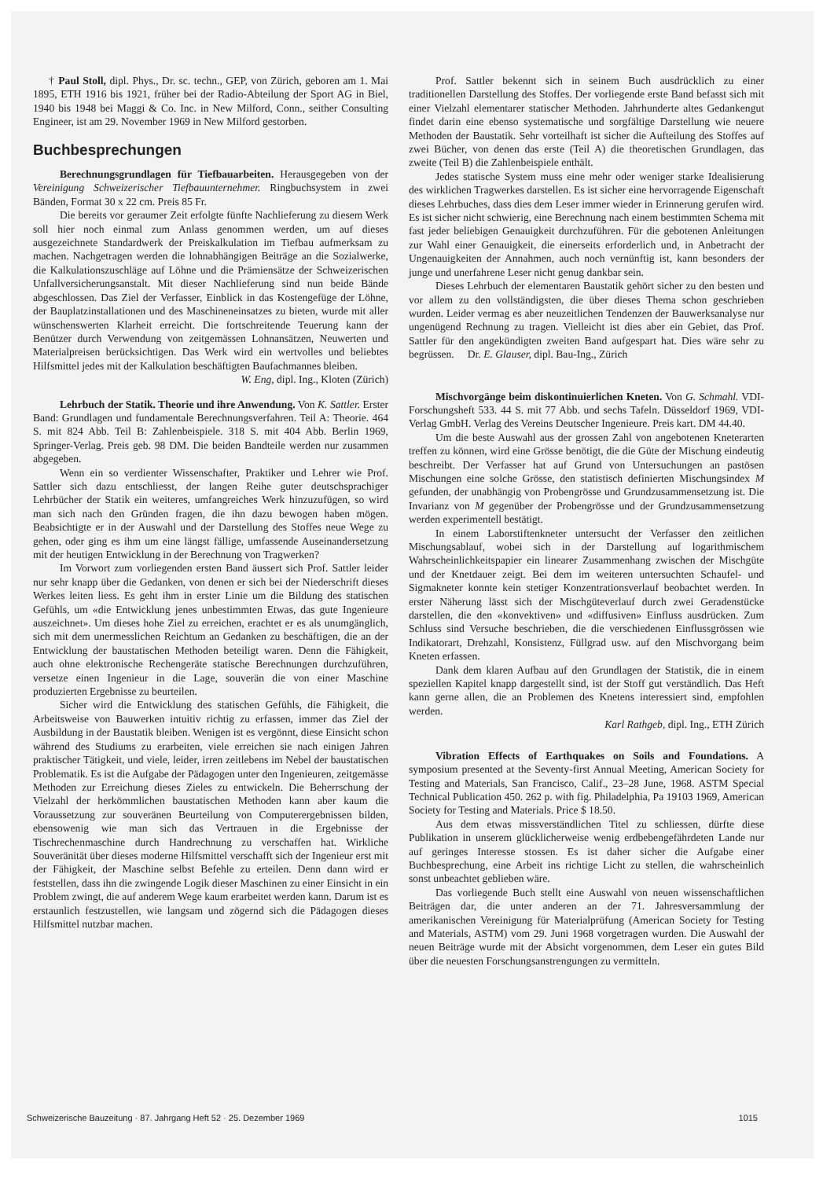† Paul Stoll, dipl. Phys., Dr. sc. techn., GEP, von Zürich, geboren am 1. Mai 1895, ETH 1916 bis 1921, früher bei der Radio-Abteilung der Sport AG in Biel, 1940 bis 1948 bei Maggi & Co. Inc. in New Milford, Conn., seither Consulting Engineer, ist am 29. November 1969 in New Milford gestorben.
Buchbesprechungen
Berechnungsgrundlagen für Tiefbauarbeiten. Herausgegeben von der Vereinigung Schweizerischer Tiefbauunternehmer. Ringbuchsystem in zwei Bänden, Format 30 x 22 cm. Preis 85 Fr.
Die bereits vor geraumer Zeit erfolgte fünfte Nachlieferung zu diesem Werk soll hier noch einmal zum Anlass genommen werden, um auf dieses ausgezeichnete Standardwerk der Preiskalkulation im Tiefbau aufmerksam zu machen. Nachgetragen werden die lohnabhängigen Beiträge an die Sozialwerke, die Kalkulationszuschläge auf Löhne und die Prämiensätze der Schweizerischen Unfallversicherungsanstalt. Mit dieser Nachlieferung sind nun beide Bände abgeschlossen. Das Ziel der Verfasser, Einblick in das Kostengefüge der Löhne, der Bauplatzinstallationen und des Maschineneinsatzes zu bieten, wurde mit aller wünschenswerten Klarheit erreicht. Die fortschreitende Teuerung kann der Benützer durch Verwendung von zeitgemässen Lohnansätzen, Neuwerten und Materialpreisen berücksichtigen. Das Werk wird ein wertvolles und beliebtes Hilfsmittel jedes mit der Kalkulation beschäftigten Baufachmannes bleiben.
W. Eng, dipl. Ing., Kloten (Zürich)
Lehrbuch der Statik. Theorie und ihre Anwendung. Von K. Sattler. Erster Band: Grundlagen und fundamentale Berechnungsverfahren. Teil A: Theorie. 464 S. mit 824 Abb. Teil B: Zahlenbeispiele. 318 S. mit 404 Abb. Berlin 1969, Springer-Verlag. Preis geb. 98 DM. Die beiden Bandteile werden nur zusammen abgegeben.
Wenn ein so verdienter Wissenschafter, Praktiker und Lehrer wie Prof. Sattler sich dazu entschliesst, der langen Reihe guter deutschsprachiger Lehrbücher der Statik ein weiteres, umfangreiches Werk hinzuzufügen, so wird man sich nach den Gründen fragen, die ihn dazu bewogen haben mögen. Beabsichtigte er in der Auswahl und der Darstellung des Stoffes neue Wege zu gehen, oder ging es ihm um eine längst fällige, umfassende Auseinandersetzung mit der heutigen Entwicklung in der Berechnung von Tragwerken?
Im Vorwort zum vorliegenden ersten Band äussert sich Prof. Sattler leider nur sehr knapp über die Gedanken, von denen er sich bei der Niederschrift dieses Werkes leiten liess. Es geht ihm in erster Linie um die Bildung des statischen Gefühls, um «die Entwicklung jenes unbestimmten Etwas, das gute Ingenieure auszeichnet». Um dieses hohe Ziel zu erreichen, erachtet er es als unumgänglich, sich mit dem unermesslichen Reichtum an Gedanken zu beschäftigen, die an der Entwicklung der baustatischen Methoden beteiligt waren. Denn die Fähigkeit, auch ohne elektronische Rechengeräte statische Berechnungen durchzuführen, versetze einen Ingenieur in die Lage, souverän die von einer Maschine produzierten Ergebnisse zu beurteilen.
Sicher wird die Entwicklung des statischen Gefühls, die Fähigkeit, die Arbeitsweise von Bauwerken intuitiv richtig zu erfassen, immer das Ziel der Ausbildung in der Baustatik bleiben. Wenigen ist es vergönnt, diese Einsicht schon während des Studiums zu erarbeiten, viele erreichen sie nach einigen Jahren praktischer Tätigkeit, und viele, leider, irren zeitlebens im Nebel der baustatischen Problematik. Es ist die Aufgabe der Pädagogen unter den Ingenieuren, zeitgemässe Methoden zur Erreichung dieses Zieles zu entwickeln. Die Beherrschung der Vielzahl der herkömmlichen baustatischen Methoden kann aber kaum die Voraussetzung zur souveränen Beurteilung von Computerergebnissen bilden, ebensowenig wie man sich das Vertrauen in die Ergebnisse der Tischrechenmaschine durch Handrechnung zu verschaffen hat. Wirkliche Souveränität über dieses moderne Hilfsmittel verschafft sich der Ingenieur erst mit der Fähigkeit, der Maschine selbst Befehle zu erteilen. Denn dann wird er feststellen, dass ihn die zwingende Logik dieser Maschinen zu einer Einsicht in ein Problem zwingt, die auf anderem Wege kaum erarbeitet werden kann. Darum ist es erstaunlich festzustellen, wie langsam und zögernd sich die Pädagogen dieses Hilfsmittel nutzbar machen.
Prof. Sattler bekennt sich in seinem Buch ausdrücklich zu einer traditionellen Darstellung des Stoffes. Der vorliegende erste Band befasst sich mit einer Vielzahl elementarer statischer Methoden. Jahrhunderte altes Gedankengut findet darin eine ebenso systematische und sorgfältige Darstellung wie neuere Methoden der Baustatik. Sehr vorteilhaft ist sicher die Aufteilung des Stoffes auf zwei Bücher, von denen das erste (Teil A) die theoretischen Grundlagen, das zweite (Teil B) die Zahlenbeispiele enthält.
Jedes statische System muss eine mehr oder weniger starke Idealisierung des wirklichen Tragwerkes darstellen. Es ist sicher eine hervorragende Eigenschaft dieses Lehrbuches, dass dies dem Leser immer wieder in Erinnerung gerufen wird. Es ist sicher nicht schwierig, eine Berechnung nach einem bestimmten Schema mit fast jeder beliebigen Genauigkeit durchzuführen. Für die gebotenen Anleitungen zur Wahl einer Genauigkeit, die einerseits erforderlich und, in Anbetracht der Ungenauigkeiten der Annahmen, auch noch vernünftig ist, kann besonders der junge und unerfahrene Leser nicht genug dankbar sein.
Dieses Lehrbuch der elementaren Baustatik gehört sicher zu den besten und vor allem zu den vollständigsten, die über dieses Thema schon geschrieben wurden. Leider vermag es aber neuzeitlichen Tendenzen der Bauwerksanalyse nur ungenügend Rechnung zu tragen. Vielleicht ist dies aber ein Gebiet, das Prof. Sattler für den angekündigten zweiten Band aufgespart hat. Dies wäre sehr zu begrüssen. Dr. E. Glauser, dipl. Bau-Ing., Zürich
Mischvorgänge beim diskontinuierlichen Kneten. Von G. Schmahl. VDI-Forschungsheft 533. 44 S. mit 77 Abb. und sechs Tafeln. Düsseldorf 1969, VDI-Verlag GmbH. Verlag des Vereins Deutscher Ingenieure. Preis kart. DM 44.40.
Um die beste Auswahl aus der grossen Zahl von angebotenen Kneterarten treffen zu können, wird eine Grösse benötigt, die die Güte der Mischung eindeutig beschreibt. Der Verfasser hat auf Grund von Untersuchungen an pastösen Mischungen eine solche Grösse, den statistisch definierten Mischungsindex M gefunden, der unabhängig von Probengrösse und Grundzusammensetzung ist. Die Invarianz von M gegenüber der Probengrösse und der Grundzusammensetzung werden experimentell bestätigt.
In einem Laborstiftenkneter untersucht der Verfasser den zeitlichen Mischungsablauf, wobei sich in der Darstellung auf logarithmischem Wahrscheinlichkeitspapier ein linearer Zusammenhang zwischen der Mischgüte und der Knetdauer zeigt. Bei dem im weiteren untersuchten Schaufel- und Sigmakneter konnte kein stetiger Konzentrationsverlauf beobachtet werden. In erster Näherung lässt sich der Mischgüteverlauf durch zwei Geradenstücke darstellen, die den «konvektiven» und «diffusiven» Einfluss ausdrücken. Zum Schluss sind Versuche beschrieben, die die verschiedenen Einflussgrössen wie Indikatorart, Drehzahl, Konsistenz, Füllgrad usw. auf den Mischvorgang beim Kneten erfassen.
Dank dem klaren Aufbau auf den Grundlagen der Statistik, die in einem speziellen Kapitel knapp dargestellt sind, ist der Stoff gut verständlich. Das Heft kann gerne allen, die an Problemen des Knetens interessiert sind, empfohlen werden.
Karl Rathgeb, dipl. Ing., ETH Zürich
Vibration Effects of Earthquakes on Soils and Foundations. A symposium presented at the Seventy-first Annual Meeting, American Society for Testing and Materials, San Francisco, Calif., 23–28 June, 1968. ASTM Special Technical Publication 450. 262 p. with fig. Philadelphia, Pa 19103 1969, American Society for Testing and Materials. Price $ 18.50.
Aus dem etwas missverständlichen Titel zu schliessen, dürfte diese Publikation in unserem glücklicherweise wenig erdbebengefährdeten Lande nur auf geringes Interesse stossen. Es ist daher sicher die Aufgabe einer Buchbesprechung, eine Arbeit ins richtige Licht zu stellen, die wahrscheinlich sonst unbeachtet geblieben wäre.
Das vorliegende Buch stellt eine Auswahl von neuen wissenschaftlichen Beiträgen dar, die unter anderen an der 71. Jahresversammlung der amerikanischen Vereinigung für Materialprüfung (American Society for Testing and Materials, ASTM) vom 29. Juni 1968 vorgetragen wurden. Die Auswahl der neuen Beiträge wurde mit der Absicht vorgenommen, dem Leser ein gutes Bild über die neuesten Forschungsanstrengungen zu vermitteln.
Schweizerische Bauzeitung · 87. Jahrgang Heft 52 · 25. Dezember 1969 1015